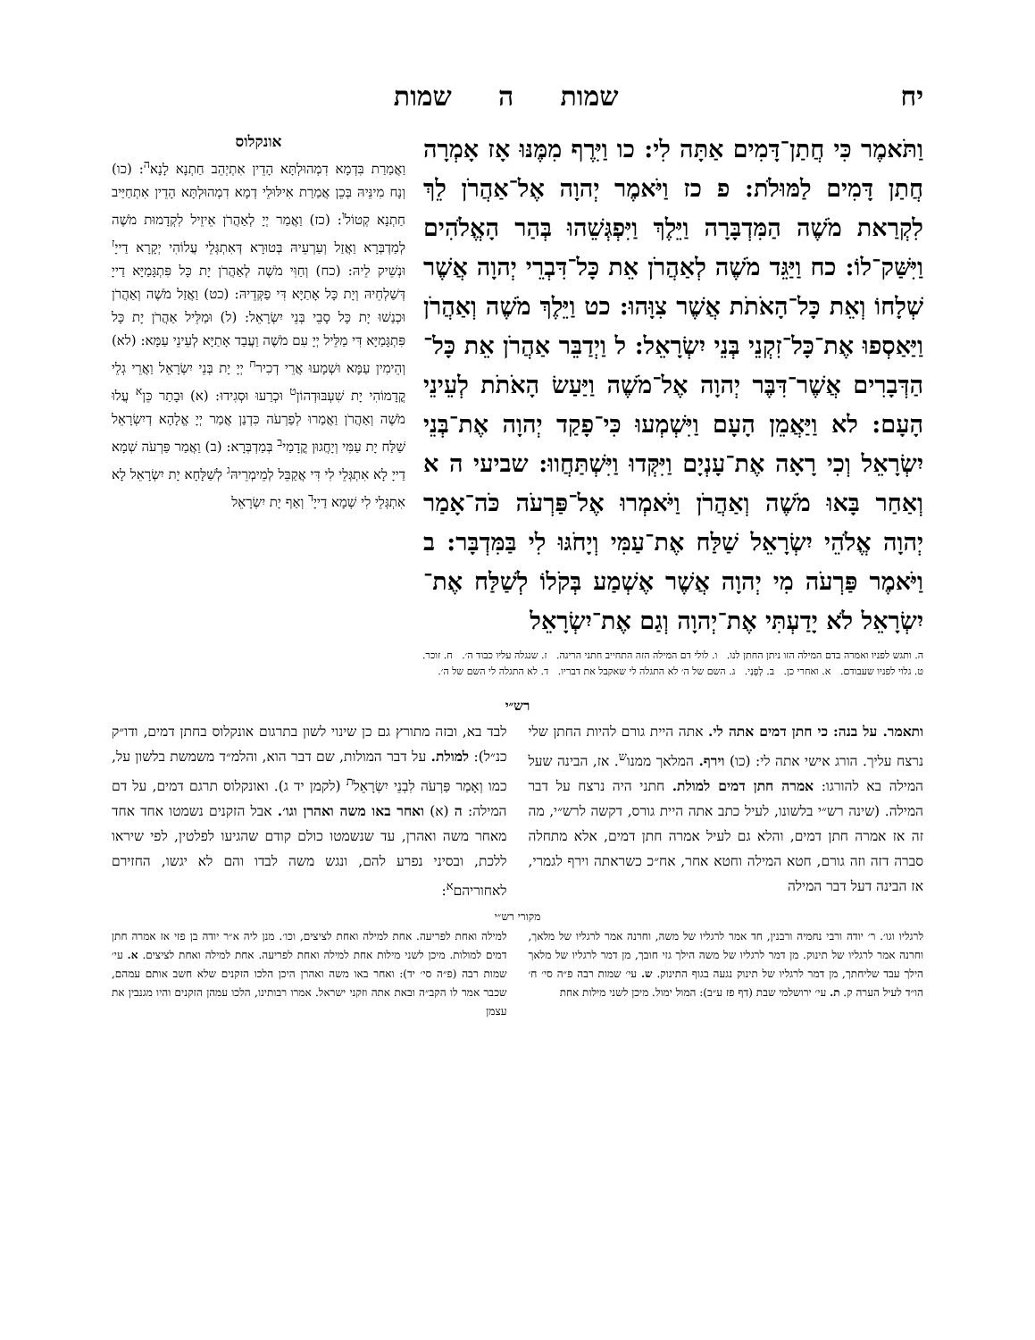יח שמות ה שמות
וַתֹּאמֶר כִּי חֲתַן־דָּמִים אַתָּה לִי: כו וַיִּרֶף מִמֶּנּוּ אָז אָמְרָה חֲתַן דָּמִים לַמּוּלֹת: פ כז וַיֹּאמֶר יְהוָה אֶל־אַהֲרֹן לֵךְ לִקְרַאת מֹשֶׁה הַמִּדְבָּרָה וַיֵּלֶךְ וַיִּפְגְּשֵׁהוּ בְּהַר הָאֱלֹהִים וַיִּשַּׁק־לוֹ: כח וַיַּגֵּד מֹשֶׁה לְאַהֲרֹן אֵת כָּל־דִּבְרֵי יְהוָה אֲשֶׁר שְׁלָחוֹ וְאֵת כָּל־הָאֹתֹת אֲשֶׁר צִוָּהוּ: כט וַיֵּלֶךְ מֹשֶׁה וְאַהֲרֹן וַיַּאַסְפוּ אֶת־כָּל־זִקְנֵי בְּנֵי יִשְׂרָאֵל: ל וַיְדַבֵּר אַהֲרֹן אֵת כָּל־הַדְּבָרִים אֲשֶׁר־דִּבֶּר יְהוָה אֶל־מֹשֶׁה וַיַּעַשׂ הָאֹתֹת לְעֵינֵי הָעָם: לא וַיַּאֲמֵן הָעָם וַיִּשְׁמְעוּ כִּי־פָקַד יְהוָה אֶת־בְּנֵי יִשְׂרָאֵל וְכִי רָאָה אֶת־עָנְיָם וַיִּקְּדוּ וַיִּשְׁתַּחֲווּ: שביעי ה א וְאַחַר בָּאוּ מֹשֶׁה וְאַהֲרֹן וַיֹּאמְרוּ אֶל־פַּרְעֹה כֹּה־אָמַר יְהוָה אֱלֹהֵי יִשְׂרָאֵל שַׁלַּח אֶת־עַמִּי וְיָחֹגּוּ לִי בַּמִּדְבָּר: ב וַיֹּאמֶר פַּרְעֹה מִי יְהוָה אֲשֶׁר אֶשְׁמַע בְּקֹלוֹ לְשַׁלַּח אֶת־יִשְׂרָאֵל לֹא יָדַעְתִּי אֶת־יְהוָה וְגַם אֶת־יִשְׂרָאֵל
אונקלוס
וַאֲמַרַת בִּדְמָא דִמְהוּלְתָּא הָדֵין אִתְיְהֵב חַתְנָא לָנָא<sup>ה</sup>: (כו) וְנָח מִינֵּיהּ בְּכֵן אֲמַרַת אִילּוּלֵי דְמָא דִמְהוּלְתָּא הָדֵין אִתְחַיַּיב חַתְנָא קְטוֹל<sup>ו</sup>: (כז) וַאֲמַר יְיָ לְאַהֲרֹן אֵיזֵיל לִקְדָמוּת מֹשֶׁה לְמַדְבְּרָא וַאֲזַל וְעַרְעֵיהּ בְּטוּרָא דְּאִתְגְּלֵי עֲלוֹהִי יְקָרָא דַייָ<sup>ז</sup> וּנְשֵׁיק לֵיהּ: (כח) וְחַוִּי מֹשֶׁה לְאַהֲרֹן יָת כָּל פִּתְגָּמַיָּא דַייָ דְּשַׁלְחֵיהּ וְיָת כָּל אָתַיָּא דִּי פַקְּדֵיהּ: (כט) וַאֲזַל מֹשֶׁה וְאַהֲרֹן וּכְנַשׁוּ יָת כָּל סָבֵי בְּנֵי יִשְׂרָאֵל: (ל) וּמַלֵּיל אַהֲרֹן יָת כָּל פִּתְגָּמַיָּא דִּי מַלֵּיל יְיָ עִם מֹשֶׁה וַעֲבַד אָתַיָּא לְעֵינֵי עַמָּא: (לא) וְהֵימִין עַמָּא וּשְׁמָעוּ אֲרֵי דְכִיר<sup>ח</sup> יְיָ יָת בְּנֵי יִשְׂרָאֵל וַאֲרֵי גְלֵי קֳדָמוֹהִי יָת שִׁעְבּוּדְהוֹן<sup>ט</sup> וּכְרַעוּ וּסְגִידוּ: (א) וּבָתַר כֵּן<sup>א</sup> עֲלוּ מֹשֶׁה וְאַהֲרֹן וַאֲמַרוּ לְפַרְעֹה כִּדְנַן אֲמַר יְיָ אֱלָהָא דְיִשְׂרָאֵל שַׁלַּח יָת עַמִּי וְיָחֲגוּן קֳדָמַי<sup>ב</sup> בְּמַדְבְּרָא: (ב) וַאֲמַר פַּרְעֹה שְׁמָא דַייָ לָא אִתְגְּלֵי לִי דִּי אֲקַבֵּל לְמֵימְרֵיהּ<sup>ג</sup> לְשַׁלָּחָא יָת יִשְׂרָאֵל לָא אִתְגְּלֵי לִי שְׁמָא דַייָ<sup>ד</sup> וְאַף יָת יִשְׂרָאֵל
ה. ותגש לפניו ואמרה בדם המילה הזו ניתן החתן לנו. ו. לולי דם המילה הזה התחייב חתני הריגה. ז. שנגלה עליו כבוד ה׳. ח. זוכר.
ט. גלוי לפניו שעבודם. א. ואחרי כן. ב. לְפָנַי. ג. השם של ה׳ לא התגלה לי שאקבל את דבריו. ד. לא התגלה לי השם של ה׳.
רש״י
ותאמר. על בנה: כי חתן דמים אתה לי. אתה היית גורם להיות החתן שלי נרצח עליך. הורג אישי אתה לי: (כו) וירף. המלאך ממנו<sup>ש</sup>. אז, הבינה שעל המילה בא להורגו: אמרה חתן דמים למולת. חתני היה נרצח על דבר המילה. (שינה רש״י בלשונו, לעיל כתב אתה היית גורס, דקשה לרש״י, מה זה אז אמרה חתן דמים, והלא גם לעיל אמרה חתן דמים, אלא מתחלה סברה דזה וזה גורם, חטא המילה וחטא אחר, אח״כ כשראתה וירף לגמרי, אז הבינה דעל דבר המילה
לבד בא, ובזה מתורץ גם כן שינוי לשון בתרגום אונקלוס בחתן דמים, ודו״ק כנ״ל): למולת. על דבר המולות, שם דבר הוא, והלמ״ד משמשת בלשון על, כמו וְאָמַר פַּרְעֹה לִבְנֵי יִשְׂרָאֵל<sup>ת</sup> (לקמן יד ג). ואונקלוס תרגם דמים, על דם המילה: ה (א) ואחר באו משה ואהרן וגו׳. אבל הזקנים נשמטו אחד אחד מאחר משה ואהרן, עד שנשמטו כולם קודם שהגיעו לפלטין, לפי שיראו ללכת, ובסיני נפרע להם, ונגש משה לבדו והם לא יגשו, החזירם לאחוריהם<sup>א</sup>:
מקורי רש״י
לרגליו וגו׳. ר׳ יודה ורבי נחמיה ורבנין, חד אמר לרגליו של משה, וחרנה אמר לרגליו של מלאך, וחרנה אמר לרגליו של תינוק. מן דמר לרגליו של משה הילך גזי חובך, מן דמר לרגליו של מלאך הילך עבד שליחתך, מן דמר לרגליו של תינוק נגעה בגוף התינוק. ש. עי׳ שמות רבה פ״ה סי׳ ח׳ הו״ד לעיל הערה ק. ת. עי׳ ירושלמי שבת (דף פז ע״ב): המול ימול. מיכן לשני מילות אחת
למילה ואחת לפריעה. אחת למילה ואחת לציצים, וכו׳. מנן ליה א״ר יודה בן פזי אז אמרה חתן דמים למולות. מיכן לשני מילות אחת למילה ואחת לפריעה. אחת למילה ואחת לציצים. א. עי׳ שמות רבה (פ״ה סי׳ יד): ואחר באו משה ואהרן היכן הלכו הזקנים שלא חשב אותם עמהם, שכבר אמר לו הקב״ה ובאת אתה וזקני ישראל. אמרו רבותינו, הלכו עמהן הזקנים והיו מגנבין את עצמן